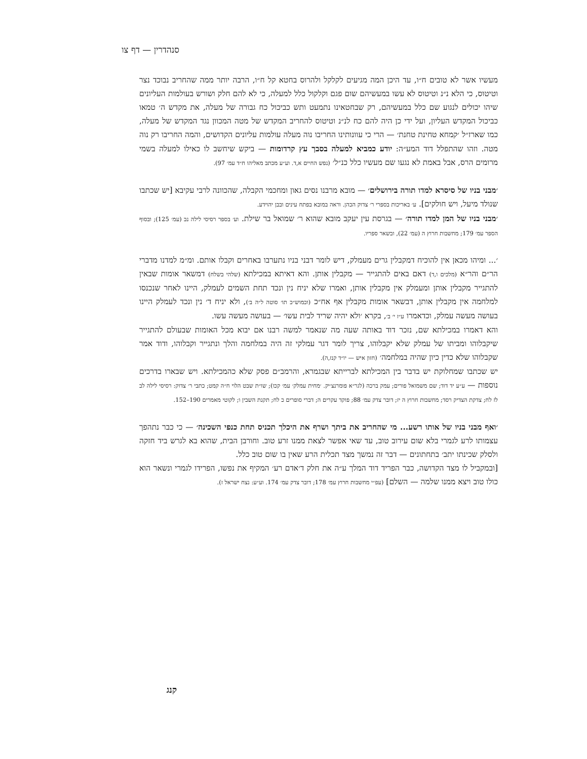סנהדרין — דף צו
מעשיו אשר לא טובים ח״ו, עד היכן המה מגיעים לקלקל ולהרוס בחטא קל ח״ו, הרבה יותר ממה שהחריב נבוכד נצר וטיטוס, כי הלא נ״נ וטיטוס לא עשו במעשיהם שום פגם וקלקול כלל למעלה, כי לא להם חלק ושורש בעולמות העליונים שיהו יכולים לנגוע שם כלל במעשיהם, רק שבחטאינו נתמעט ותש כביכול כח גבורה של מעלה, את מקדש ה׳ טמאו כביכול המקדש העליון, ועל ידי כן היה להם כח לנ״נ וטיטוס להחריב המקדש של מטה המכוון נגד המקדש של מעלה, כמו שארז״ל ׳קמחא טחינת טחנת׳ — הרי כי עוונותינו החריבו נוה מעלה עולמות עליונים הקדושים, והמה החריבו רק נוה מטה. וזהו שהתפלל דוד המע״ה: יודע כמביא למעלה בסבך עץ קרדומות — ביקש שיחשב לו כאילו למעלה בשמי מרומים הרס, אבל באמת לא נגעו שם מעשיו כלל כנ״ל׳ (נפש החיים א,ד. וע״ע מכתב מאליהו ח״ד עמ׳ 97).
׳מבני בניו של סיסרא למדו תורה בירושלים׳ — מובא מרבנו נסים גאון ומחכמי הקבלה, שהכוונה לרבי עקיבא [יש שכתבו שנולד מיעל, ויש חולקים]. ע׳ באריכות בספרי ר׳ צדוק הכהן. וראה במובא בפתח עינים ובבן יהוידע.
׳מבני בניו של המן למדו תורה׳ — בגרסת עין יעקב מובא שהוא ר׳ שמואל בר שילת. וע׳ בספר רסיסי לילה נב (עמ׳ 125); ובסוף הספר עמ׳ 179; מחשבות חרוץ ה (עמ׳ 22), ובשאר ספריו.
׳... ומיהו מכאן אין להוכיח דמקבלין גרים מעמלק, דיש לומר דבני בניו נתערבו באחרים וקבלו אותם. ומ״מ למדנו מדברי הר״ם והר״א (מלכים ו,ד) דאם באים להתגייר — מקבלין אותן. והא דאיתא במכילתא (שלהי בשלח) דמשאר אומות שבאין להתגייר מקבלין אותן ומעמלק אין מקבלין אותן, ואמרו שלא יניח נין ונכד תחת השמים לעמלק, היינו לאחר שנכנסו למלחמה אין מקבלין אותן, דבשאר אומות מקבלין אף אח״כ (וכמוש״כ תו׳ סוטה ל״ה ב׳), ולא יניח ד׳ נין ונכד לעמלק היינו בעושה מעשה עמלק, וכדאמרו ע״ז י׳ ב׳, בקרא ׳ולא יהיה שריד לבית עשו׳ — בעושה מעשה עשו.
והא דאמרו במכילתא שם, נזכר דוד באותה שעה מה שנאמר למשה רבנו אם יבוא מכל האומות שבעולם להתגייר שיקבלוהו ומביתו של עמלק שלא יקבלוהו, צריך לומר דגר עמלקי זה היה במלחמה והלך ונתגייר וקבלוהו, ודוד אמר שקבלוהו שלא כדין כיון שהיה במלחמה׳ (חזון איש — יו״ד קנז,ה).
יש שכתבו שמחלוקת יש בדבר בין המכילתא לברייתא שבגמרא, והרמב״ם פסק שלא כהמכילתא. ויש שבארו בדרכים נוספות — ע״ע יד דוד; שם משמואל פורים; עמק ברכה (לגר״א פומרנצ׳יק. ׳מחית עמלק׳ עמ׳ קכו); שו״ת שבט הלוי ח״ה קמט; כתבי ר׳ צדוק: רסיסי לילה לב לז לח; צדקת הצדיק רסד; מחשבות חרוץ ה יז; דובר צדק עמ׳ 88; פוקד עקרים ה; דברי סופרים כ לח; תקנת השבין ו; לקוטי מאמרים 190–152.
׳ואף מבני בניו של אותו רשע... מי שהחריב את ביתך ושרף את היכלך תכניס תחת כנפי השכינה׳ — כי כבר נתהפך עצמותו לרע לגמרי בלא שום עירוב טוב, עד שאי אפשר לצאת ממנו זרע טוב. וחורבן הבית, שהוא בא לגרש ביד חזקה ולסלק שכינתו יתב׳ בתחתונים — דבר זה נמשך מצד תכלית הרע שאין בו שום טוב כלל.
[ובמקביל לו מצד הקדושה, כבר הפריד דוד המלך ע״ה את חלק ד׳אדם רע׳ המקיף את נפשו, הפרידו לגמרי ונשאר הוא כולו טוב ויצא ממנו שלמה — השלם] (עפ״י מחשבות חרוץ עמ׳ 178; דובר צדק עמ׳ 174. וע״ע: נצח ישראל ז).
קנג